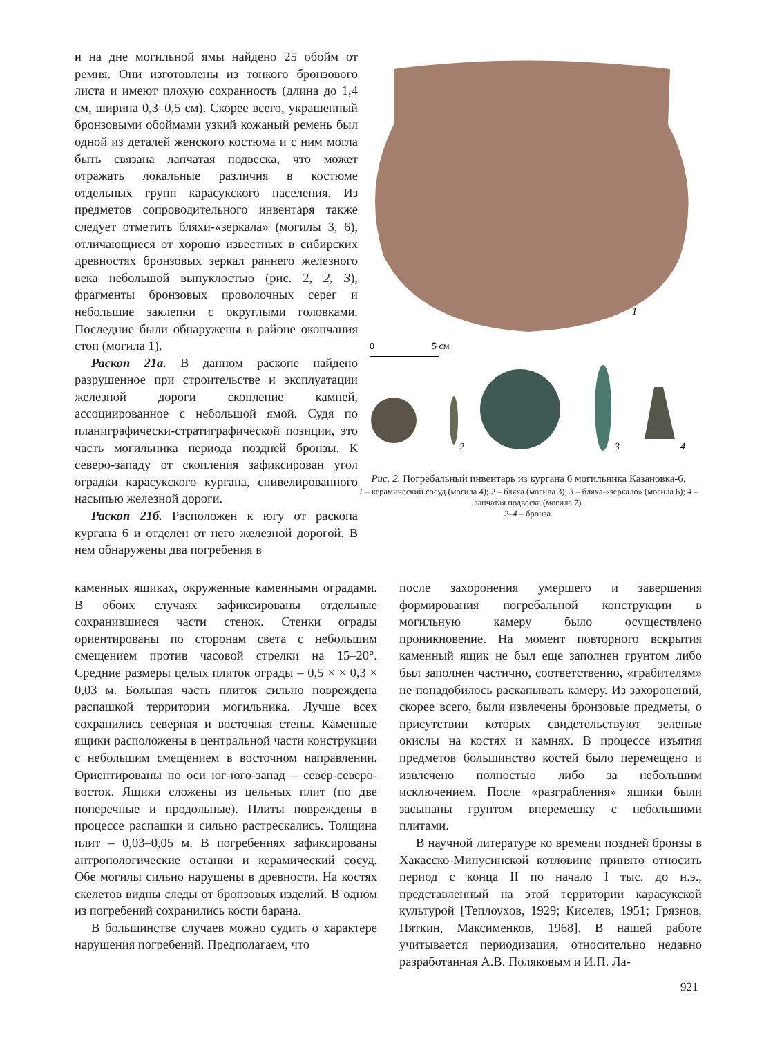и на дне могильной ямы найдено 25 обойм от ремня. Они изготовлены из тонкого бронзового листа и имеют плохую сохранность (длина до 1,4 см, ширина 0,3–0,5 см). Скорее всего, украшенный бронзовыми обоймами узкий кожаный ремень был одной из деталей женского костюма и с ним могла быть связана лапчатая подвеска, что может отражать локальные различия в костюме отдельных групп карасукского населения. Из предметов сопроводительного инвентаря также следует отметить бляхи-«зеркала» (могилы 3, 6), отличающиеся от хорошо известных в сибирских древностях бронзовых зеркал раннего железного века небольшой выпуклостью (рис. 2, 2, 3), фрагменты бронзовых проволочных серег и небольшие заклепки с округлыми головками. Последние были обнаружены в районе окончания стоп (могила 1).
Раскоп 21а. В данном раскопе найдено разрушенное при строительстве и эксплуатации железной дороги скопление камней, ассоциированное с небольшой ямой. Судя по планиграфически-стратиграфической позиции, это часть могильника периода поздней бронзы. К северо-западу от скопления зафиксирован угол оградки карасукского кургана, снивелированного насыпью железной дороги.
Раскоп 21б. Расположен к югу от раскопа кургана 6 и отделен от него железной дорогой. В нем обнаружены два погребения в
1
0
5 см
2
3
4
Рис. 2. Погребальный инвентарь из кургана 6 могильника Казановка-6.
1 – керамический сосуд (могила 4); 2 – бляха (могила 3); 3 – бляха-«зеркало» (могила 6); 4 – лапчатая подвеска (могила 7).
2–4 – бронза.
каменных ящиках, окруженные каменными оградами. В обоих случаях зафиксированы отдельные сохранившиеся части стенок. Стенки ограды ориентированы по сторонам света с небольшим смещением против часовой стрелки на 15–20°. Средние размеры целых плиток ограды – 0,5 × × 0,3 × 0,03 м. Большая часть плиток сильно повреждена распашкой территории могильника. Лучше всех сохранились северная и восточная стены. Каменные ящики расположены в центральной части конструкции с небольшим смещением в восточном направлении. Ориентированы по оси юг-юго-запад – север-северо-восток. Ящики сложены из цельных плит (по две поперечные и продольные). Плиты повреждены в процессе распашки и сильно растрескались. Толщина плит – 0,03–0,05 м. В погребениях зафиксированы антропологические останки и керамический сосуд. Обе могилы сильно нарушены в древности. На костях скелетов видны следы от бронзовых изделий. В одном из погребений сохранились кости барана.
В большинстве случаев можно судить о характере нарушения погребений. Предполагаем, что
после захоронения умершего и завершения формирования погребальной конструкции в могильную камеру было осуществлено проникновение. На момент повторного вскрытия каменный ящик не был еще заполнен грунтом либо был заполнен частично, соответственно, «грабителям» не понадобилось раскапывать камеру. Из захоронений, скорее всего, были извлечены бронзовые предметы, о присутствии которых свидетельствуют зеленые окислы на костях и камнях. В процессе изъятия предметов большинство костей было перемещено и извлечено полностью либо за небольшим исключением. После «разграбления» ящики были засыпаны грунтом вперемешку с небольшими плитами.
В научной литературе ко времени поздней бронзы в Хакасско-Минусинской котловине принято относить период с конца II по начало I тыс. до н.э., представленный на этой территории карасукской культурой [Теплоухов, 1929; Киселев, 1951; Грязнов, Пяткин, Максименков, 1968]. В нашей работе учитывается периодизация, относительно недавно разработанная А.В. Поляковым и И.П. Ла-
921